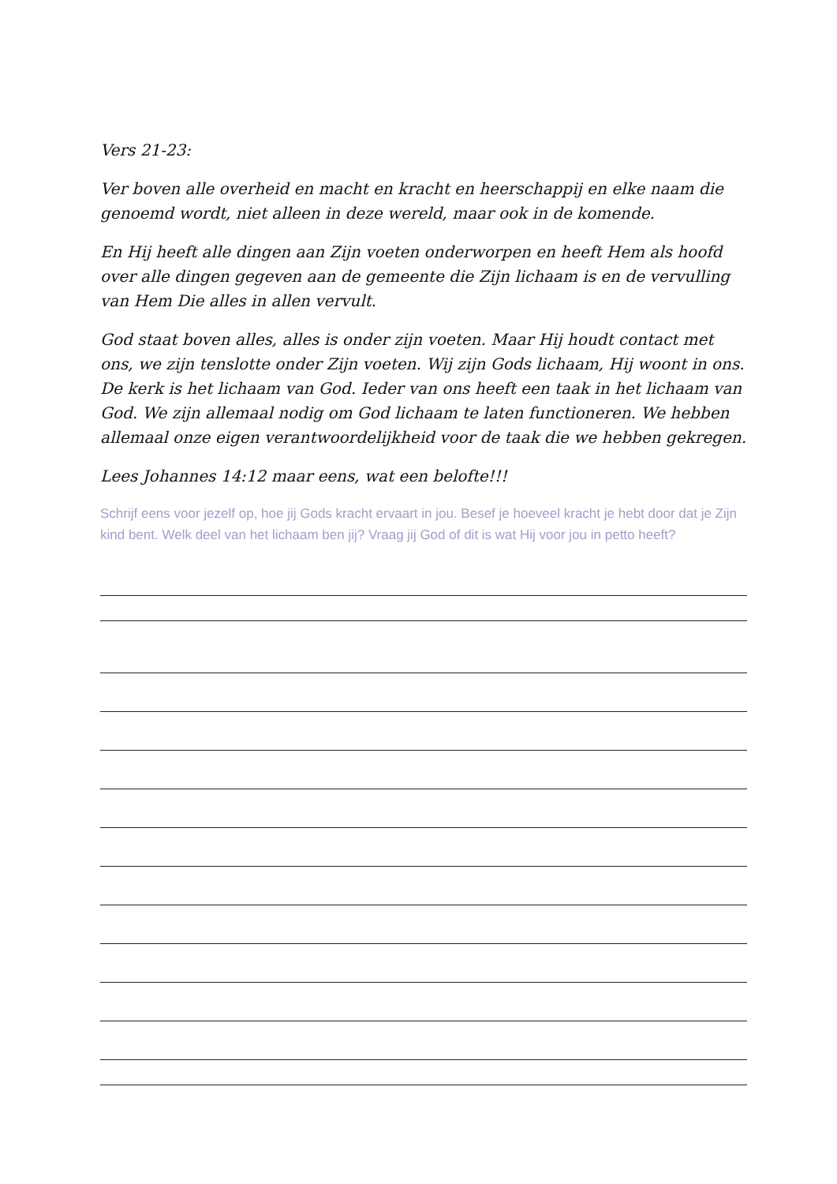Vers 21-23:
Ver boven alle overheid en macht en kracht en heerschappij en elke naam die genoemd wordt, niet alleen in deze wereld, maar ook in de komende.
En Hij heeft alle dingen aan Zijn voeten onderworpen en heeft Hem als hoofd over alle dingen gegeven aan de gemeente die Zijn lichaam is en de vervulling van Hem Die alles in allen vervult.
God staat boven alles, alles is onder zijn voeten. Maar Hij houdt contact met ons, we zijn tenslotte onder Zijn voeten. Wij zijn Gods lichaam, Hij woont in ons. De kerk is het lichaam van God. Ieder van ons heeft een taak in het lichaam van God. We zijn allemaal nodig om God lichaam te laten functioneren. We hebben allemaal onze eigen verantwoordelijkheid voor de taak die we hebben gekregen.
Lees Johannes 14:12 maar eens, wat een belofte!!!
Schrijf eens voor jezelf op, hoe jij Gods kracht ervaart in jou. Besef je hoeveel kracht je hebt door dat je Zijn kind bent. Welk deel van het lichaam ben jij? Vraag jij God of dit is wat Hij voor jou in petto heeft?